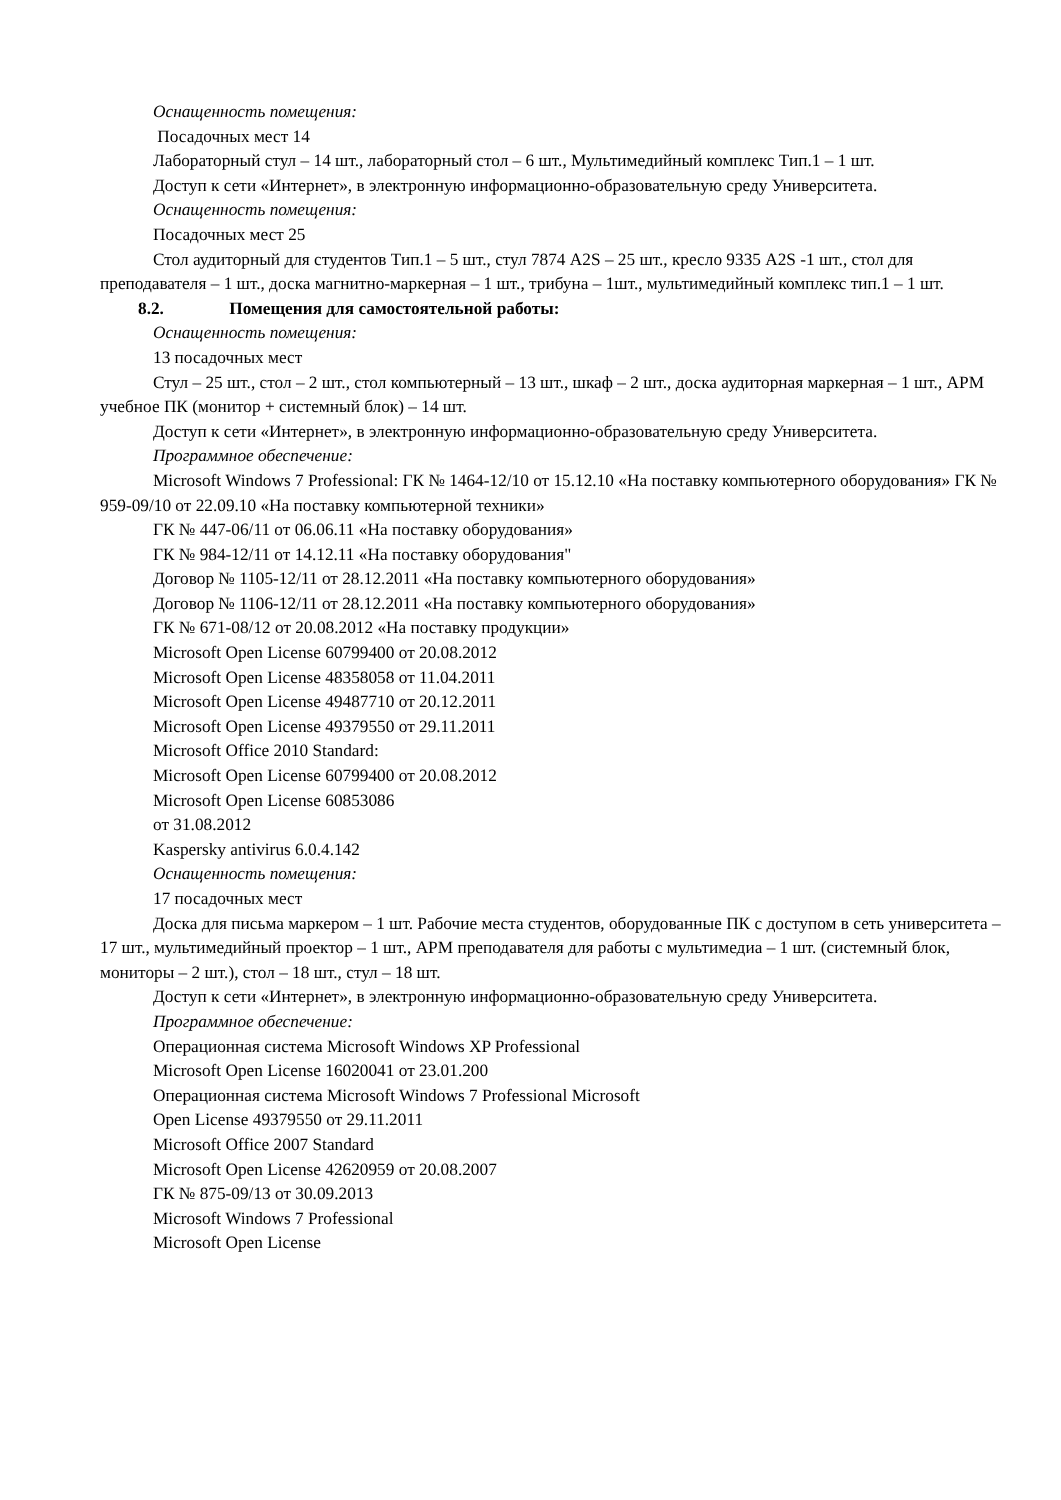Оснащенность помещения:
Посадочных мест 14
Лабораторный стул – 14 шт., лабораторный стол – 6 шт., Мультимедийный комплекс Тип.1 – 1 шт.
Доступ к сети «Интернет», в электронную информационно-образовательную среду Университета.
Оснащенность помещения:
Посадочных мест 25
Стол аудиторный для студентов Тип.1 – 5 шт., стул 7874 A2S – 25 шт., кресло 9335 A2S -1 шт., стол для преподавателя – 1 шт., доска магнитно-маркерная – 1 шт., трибуна – 1шт., мультимедийный комплекс тип.1 – 1 шт.
8.2. Помещения для самостоятельной работы:
Оснащенность помещения:
13 посадочных мест
Стул – 25 шт., стол – 2 шт., стол компьютерный – 13 шт., шкаф – 2 шт., доска аудиторная маркерная – 1 шт., АРМ учебное ПК (монитор + системный блок) – 14 шт.
Доступ к сети «Интернет», в электронную информационно-образовательную среду Университета.
Программное обеспечение:
Microsoft Windows 7 Professional: ГК № 1464-12/10 от 15.12.10 «На поставку компьютерного оборудования» ГК № 959-09/10 от 22.09.10 «На поставку компьютерной техники»
ГК № 447-06/11 от 06.06.11 «На поставку оборудования»
ГК № 984-12/11 от 14.12.11 «На поставку оборудования"
Договор № 1105-12/11 от 28.12.2011 «На поставку компьютерного оборудования»
Договор № 1106-12/11 от 28.12.2011 «На поставку компьютерного оборудования»
ГК № 671-08/12 от 20.08.2012 «На поставку продукции»
Microsoft Open License 60799400 от 20.08.2012
Microsoft Open License 48358058 от 11.04.2011
Microsoft Open License 49487710 от 20.12.2011
Microsoft Open License 49379550 от 29.11.2011
Microsoft Office 2010 Standard:
Microsoft Open License 60799400 от 20.08.2012
Microsoft Open License 60853086
от 31.08.2012
Kaspersky antivirus 6.0.4.142
Оснащенность помещения:
17 посадочных мест
Доска для письма маркером – 1 шт. Рабочие места студентов, оборудованные ПК с доступом в сеть университета – 17 шт., мультимедийный проектор – 1 шт., АРМ преподавателя для работы с мультимедиа – 1 шт. (системный блок, мониторы – 2 шт.), стол – 18 шт., стул – 18 шт.
Доступ к сети «Интернет», в электронную информационно-образовательную среду Университета.
Программное обеспечение:
Операционная система Microsoft Windows XP Professional
Microsoft Open License 16020041 от 23.01.200
Операционная система Microsoft Windows 7 Professional Microsoft
Open License 49379550 от 29.11.2011
Microsoft Office 2007 Standard
Microsoft Open License 42620959 от 20.08.2007
ГК № 875-09/13 от 30.09.2013
Microsoft Windows 7 Professional
Microsoft Open License